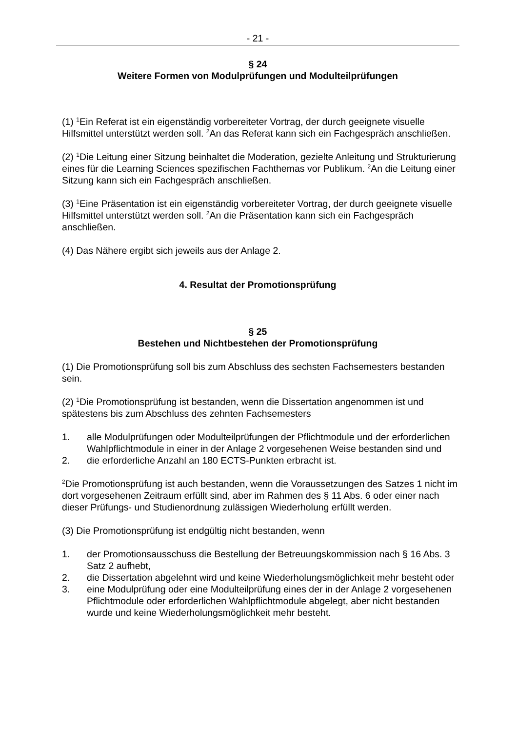- 21 -
§ 24
Weitere Formen von Modulprüfungen und Modulteilprüfungen
(1) <sup>1</sup>Ein Referat ist ein eigenständig vorbereiteter Vortrag, der durch geeignete visuelle Hilfsmittel unterstützt werden soll. <sup>2</sup>An das Referat kann sich ein Fachgespräch anschließen.
(2) <sup>1</sup>Die Leitung einer Sitzung beinhaltet die Moderation, gezielte Anleitung und Strukturierung eines für die Learning Sciences spezifischen Fachthemas vor Publikum. <sup>2</sup>An die Leitung einer Sitzung kann sich ein Fachgespräch anschließen.
(3) <sup>1</sup>Eine Präsentation ist ein eigenständig vorbereiteter Vortrag, der durch geeignete visuelle Hilfsmittel unterstützt werden soll. <sup>2</sup>An die Präsentation kann sich ein Fachgespräch anschließen.
(4) Das Nähere ergibt sich jeweils aus der Anlage 2.
4. Resultat der Promotionsprüfung
§ 25
Bestehen und Nichtbestehen der Promotionsprüfung
(1) Die Promotionsprüfung soll bis zum Abschluss des sechsten Fachsemesters bestanden sein.
(2) <sup>1</sup>Die Promotionsprüfung ist bestanden, wenn die Dissertation angenommen ist und spätestens bis zum Abschluss des zehnten Fachsemesters
1. alle Modulprüfungen oder Modulteilprüfungen der Pflichtmodule und der erforderlichen Wahlpflichtmodule in einer in der Anlage 2 vorgesehenen Weise bestanden sind und
2. die erforderliche Anzahl an 180 ECTS-Punkten erbracht ist.
<sup>2</sup> Die Promotionsprüfung ist auch bestanden, wenn die Voraussetzungen des Satzes 1 nicht im dort vorgesehenen Zeitraum erfüllt sind, aber im Rahmen des § 11 Abs. 6 oder einer nach dieser Prüfungs- und Studienordnung zulässigen Wiederholung erfüllt werden.
(3) Die Promotionsprüfung ist endgültig nicht bestanden, wenn
1. der Promotionsausschuss die Bestellung der Betreuungskommission nach § 16 Abs. 3 Satz 2 aufhebt,
2. die Dissertation abgelehnt wird und keine Wiederholungsmöglichkeit mehr besteht oder
3. eine Modulprüfung oder eine Modulteilprüfung eines der in der Anlage 2 vorgesehenen Pflichtmodule oder erforderlichen Wahlpflichtmodule abgelegt, aber nicht bestanden wurde und keine Wiederholungsmöglichkeit mehr besteht.